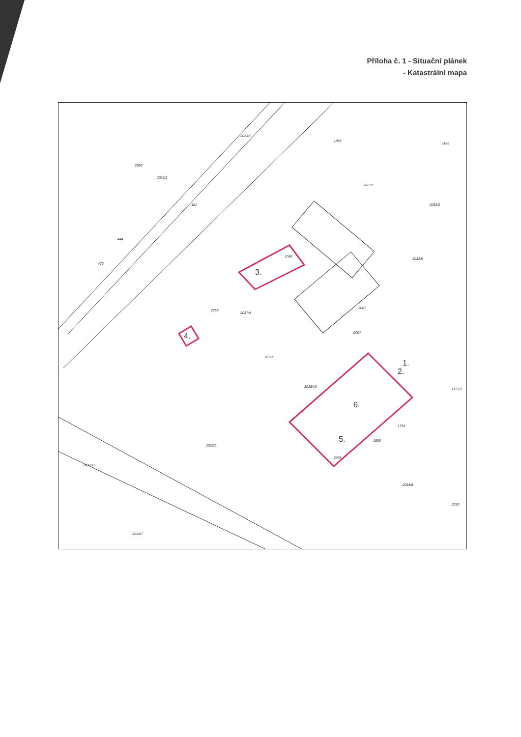Příloha č. 1 - Situační plánek
- Katastrální mapa
2023/1
1083
1188
2099
2022/2
401
2027/1
2032/2
444
1036
2032/5
473
2757
2027/4
2007
2768
2033/10
1754
1898
2236
2033/8
2239
2033/7
2007
2033/9
2032/16
1177/1
3.
4.
6.
5.
1.
2.